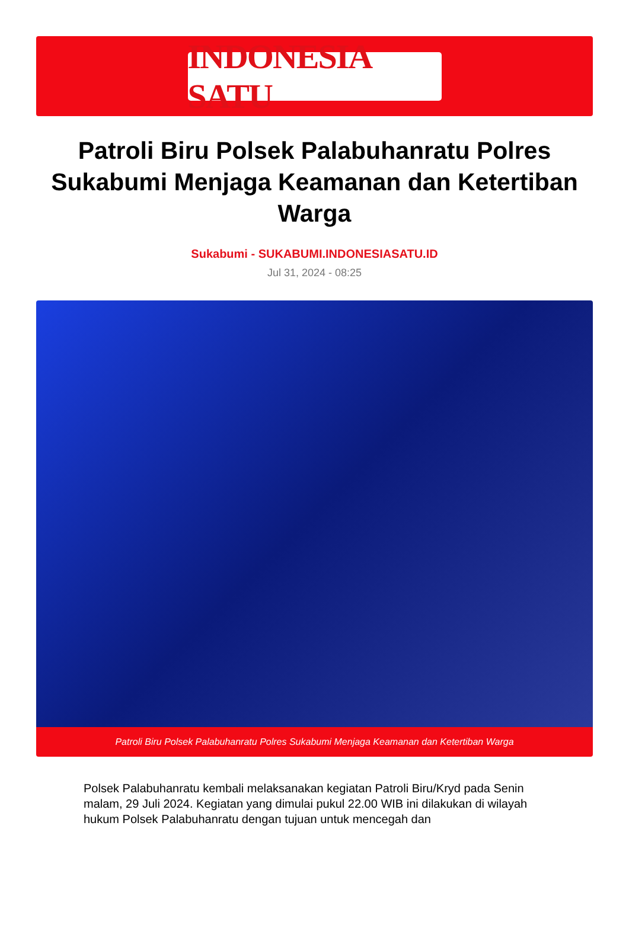INDONESIA SATU
Patroli Biru Polsek Palabuhanratu Polres Sukabumi Menjaga Keamanan dan Ketertiban Warga
Sukabumi - SUKABUMI.INDONESIASATU.ID
Jul 31, 2024 - 08:25
Patroli Biru Polsek Palabuhanratu Polres Sukabumi Menjaga Keamanan dan Ketertiban Warga
Polsek Palabuhanratu kembali melaksanakan kegiatan Patroli Biru/Kryd pada Senin malam, 29 Juli 2024. Kegiatan yang dimulai pukul 22.00 WIB ini dilakukan di wilayah hukum Polsek Palabuhanratu dengan tujuan untuk mencegah dan